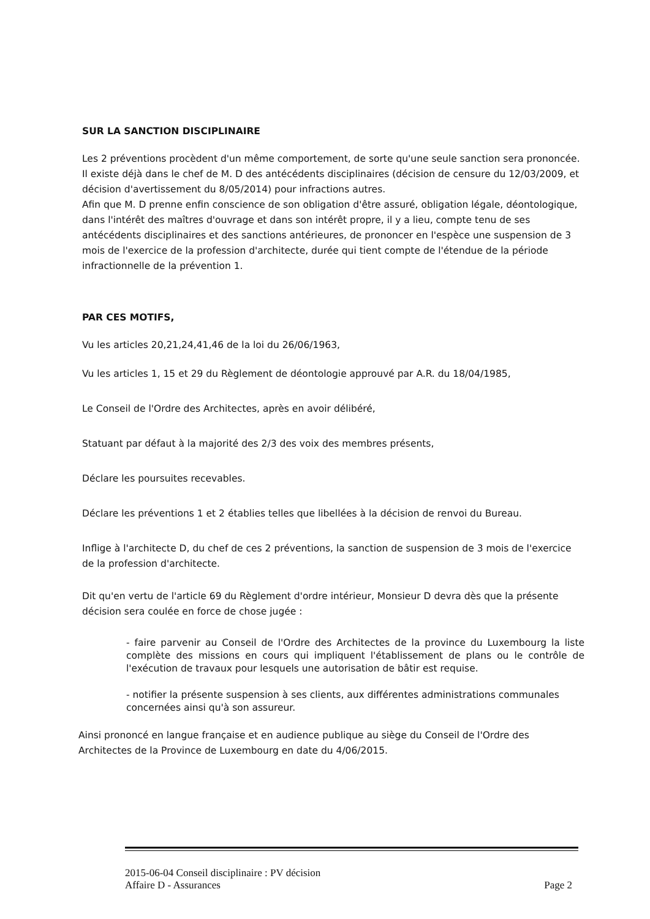SUR LA SANCTION DISCIPLINAIRE
Les 2 préventions procèdent d'un même comportement, de sorte qu'une seule sanction sera prononcée.
Il existe déjà dans le chef de M. D des antécédents disciplinaires (décision de censure du 12/03/2009, et décision d'avertissement du 8/05/2014) pour infractions autres.
Afin que M. D prenne enfin conscience de son obligation d'être assuré, obligation légale, déontologique, dans l'intérêt des maîtres d'ouvrage et dans son intérêt propre, il y a lieu, compte tenu de ses antécédents disciplinaires et des sanctions antérieures, de prononcer en l'espèce une suspension de 3 mois de l'exercice de la profession d'architecte, durée qui tient compte de l'étendue de la période infractionnelle de la prévention 1.
PAR CES MOTIFS,
Vu les articles 20,21,24,41,46 de la loi du 26/06/1963,
Vu les articles 1, 15 et 29 du Règlement de déontologie approuvé par A.R. du 18/04/1985,
Le Conseil de l'Ordre des Architectes, après en avoir délibéré,
Statuant par défaut à la majorité des 2/3 des voix des membres présents,
Déclare les poursuites recevables.
Déclare les préventions 1 et 2 établies telles que libellées à la décision de renvoi du Bureau.
Inflige à l'architecte D, du chef de ces 2 préventions, la sanction de suspension de 3 mois de l'exercice de la profession d'architecte.
Dit qu'en vertu de l'article 69 du Règlement d'ordre intérieur, Monsieur D devra dès que la présente décision sera coulée en force de chose jugée :
- faire parvenir au Conseil de l'Ordre des Architectes de la province du Luxembourg la liste complète des missions en cours qui impliquent l'établissement de plans ou le contrôle de l'exécution de travaux pour lesquels une autorisation de bâtir est requise.
- notifier la présente suspension à ses clients, aux différentes administrations communales concernées ainsi qu'à son assureur.
Ainsi prononcé en langue française et en audience publique au siège du Conseil de l'Ordre des Architectes de la Province de Luxembourg en date du 4/06/2015.
2015-06-04 Conseil disciplinaire : PV décision
Affaire D - Assurances Page 2